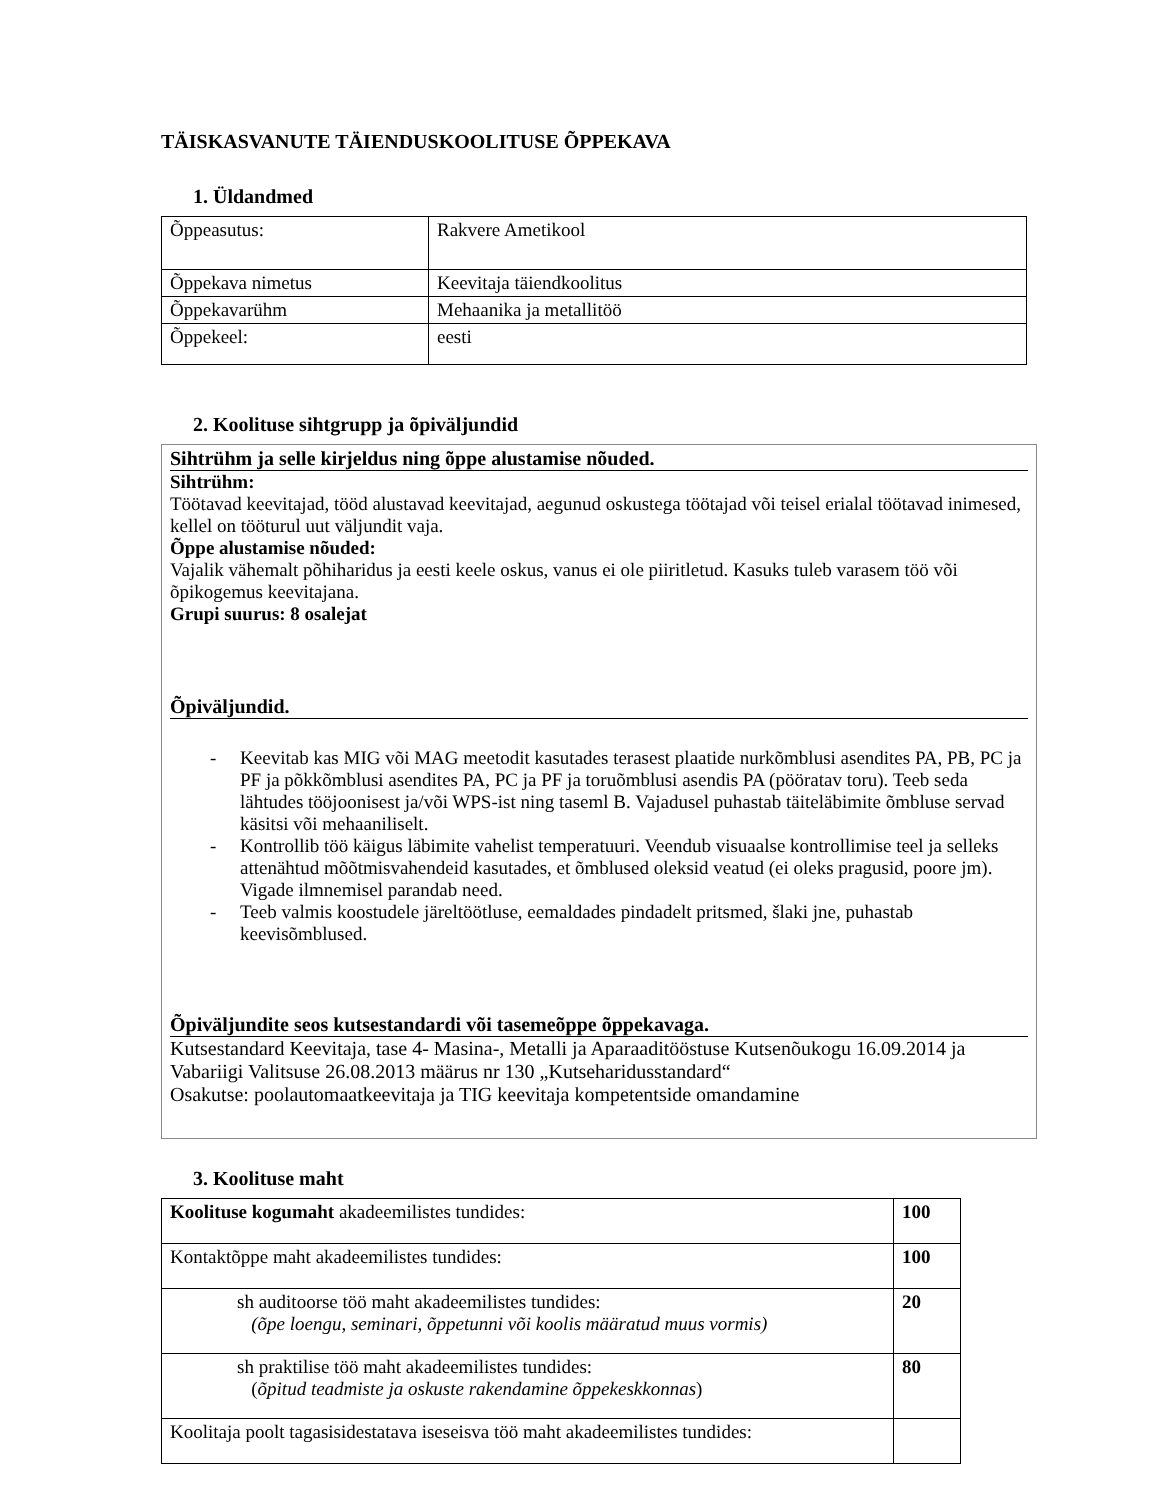TÄISKASVANUTE TÄIENDUSKOOLITUSE ÕPPEKAVA
1. Üldandmed
| Õppeasutus: | Rakvere Ametikool |
| Õppekava nimetus | Keevitaja täiendkoolitus |
| Õppekavarühm | Mehaanika ja metallitöö |
| Õppekeel: | eesti |
2. Koolituse sihtgrupp ja õpiväljundid
Sihtrühm ja selle kirjeldus ning õppe alustamise nõuded.
Sihtrühm:
Töötavad keevitajad, tööd alustavad keevitajad, aegunud oskustega töötajad või teisel erialal töötavad inimesed, kellel on tööturul uut väljundit vaja.
Õppe alustamise nõuded:
Vajalik vähemalt põhiharidus ja eesti keele oskus, vanus ei ole piiritletud. Kasuks tuleb varasem töö või õpikogemus keevitajana.
Grupi suurus: 8 osalejat
Õpiväljundid.
- Keevitab kas MIG või MAG meetodit kasutades terasest plaatide nurkõmblusi asendites PA, PB, PC ja PF ja põkkõmblusi asendites PA, PC ja PF ja toruõmblusi asendis PA (pööratav toru). Teeb seda lähtudes tööjoonisest ja/või WPS-ist ning taseml B. Vajadusel puhastab täiteläbimite õmbluse servad käsitsi või mehaaniliselt.
- Kontrollib töö käigus läbimite vahelist temperatuuri. Veendub visuaalse kontrollimise teel ja selleks attenähtud mõõtmisvahendeid kasutades, et õmblused oleksid veatud (ei oleks pragusid, poore jm). Vigade ilmnemisel parandab need.
- Teeb valmis koostudele järeltöötluse, eemaldades pindadelt pritsmed, šlaki jne, puhastab keevisõmblused.
Õpiväljundite seos kutsestandardi või tasemeõppe õppekavaga.
Kutsestandard Keevitaja, tase 4- Masina-, Metalli ja Aparaaditööstuse Kutsenõukogu 16.09.2014 ja Vabariigi Valitsuse 26.08.2013 määrus nr 130 „Kutseharidusstandard“
Osakutse: poolautomaatkeevitaja ja TIG keevitaja kompetentside omandamine
3. Koolituse maht
| Koolituse kogumaht akadeemilistes tundides: | 100 |
| Kontaktõppe maht akadeemilistes tundides: | 100 |
| sh auditoorse töö maht akadeemilistes tundides: (õpe loengu, seminari, õppetunni või koolis määratud muus vormis) | 20 |
| sh praktilise töö maht akadeemilistes tundides: ( õpitud teadmiste ja oskuste rakendamine õppekeskkonnas ) | 80 |
| Koolitaja poolt tagasisidestatava iseseisva töö maht akadeemilistes tundides: | |